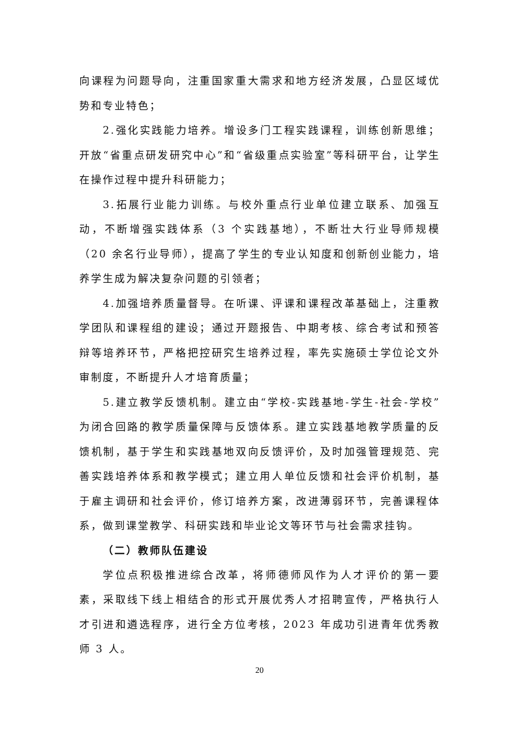向课程为问题导向，注重国家重大需求和地方经济发展，凸显区域优势和专业特色；
2.强化实践能力培养。增设多门工程实践课程，训练创新思维；开放“省重点研发研究中心”和“省级重点实验室”等科研平台，让学生在操作过程中提升科研能力；
3.拓展行业能力训练。与校外重点行业单位建立联系、加强互动，不断增强实践体系（3 个实践基地），不断壮大行业导师规模（20 余名行业导师），提高了学生的专业认知度和创新创业能力，培养学生成为解决复杂问题的引领者；
4.加强培养质量督导。在听课、评课和课程改革基础上，注重教学团队和课程组的建设；通过开题报告、中期考核、综合考试和预答辩等培养环节，严格把控研究生培养过程，率先实施硕士学位论文外审制度，不断提升人才培育质量；
5.建立教学反馈机制。建立由“学校-实践基地-学生-社会-学校”为闭合回路的教学质量保障与反馈体系。建立实践基地教学质量的反馈机制，基于学生和实践基地双向反馈评价，及时加强管理规范、完善实践培养体系和教学模式；建立用人单位反馈和社会评价机制，基于雇主调研和社会评价，修订培养方案，改进薄弱环节，完善课程体系，做到课堂教学、科研实践和毕业论文等环节与社会需求挂钩。
（二）教师队伍建设
学位点积极推进综合改革，将师德师风作为人才评价的第一要素，采取线下线上相结合的形式开展优秀人才招聘宣传，严格执行人才引进和遴选程序，进行全方位考核，2023 年成功引进青年优秀教师 3 人。
20